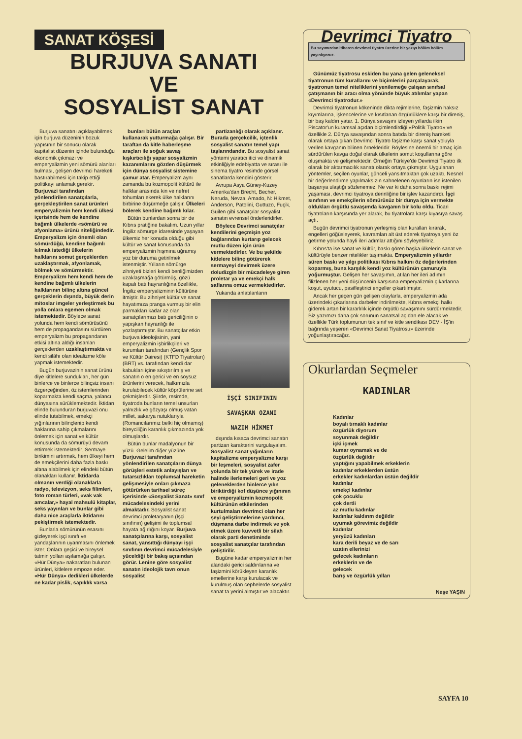SANAT KÖŞESİ
BURJUVA SANATI
VE
SOSYALİST SANAT
Burjuva sanatını açıklayabilmek için burjuva düzeninin bozuk yapısının bir sonucu olarak kapitalist düzenin içinde bulunduğu ekonomik çıkmazı ve emperyalizmin yeni sömürü alanları bulması, gelişen devrimci hareketi bastırabilmesi için takip ettiği politikayı anlamak gerekir. Burjuvazi tarafından yönlendirilen sanatçılarla, gerçekleştirilen sanat ürünleri emperyalizmin hem kendi ülkesi içerisinde hem de kendine bağımlı ülkelerde «sömürü ve afyonlama» ürünü niteliğindedir. Emperyalizm için önemli olan sömürdüğü, kendine bağımlı kılmak istediği ülkelerin halklarını somut gerçeklerden uzaklaştırmak, afyonlamak, bölmek ve sömürmektir. Emperyalizm hem kendi hem de kendine bağımlı ülkelerin halklarının bilinç altına güncel gerçeklerin dışında, büyük derin mitoslar imgeler yerleştirmek bu yolla onlara egemen olmak istemektedir. Böylece sanat yolunda hem kendi sömürüsünü hem de propagandasını sürdüren emperyalizm bu propagandanın etkisi altına aldığı insanları gerçeklerden uzaklaştırmakta ve kendi silâhı olan idealizme köle yapmak istemektedir.
Bugün burjuvazinin sanat ürünü diye kitlelere sundukları, her gün binlerce ve binlerce bilinçsiz insanı özgerçeğinden, öz istemlerinden koparmakta kendi saçma, yalancı dünyasına sürüklemektedir. İktidarı elinde bulunduran burjuvazi onu elinde tutabilmek, emekçi yığınlarının bilinçlenip kendi haklarına sahip çıkmalarını önlemek için sanat ve kültür konusunda da sömürüyü devam ettirmek istemektedir. Sermaye birikimini artırmak, hem ülkeyi hem de emekçilerini daha fazla baskı altına alabilmek için elindeki bütün olanakları kullanır. İktidarda olmanın verdiği olanaklarla radyo, televizyon, seks filimleri, foto roman türleri, «vak vak amcalar,» hayal mahsulü kitaplar, seks yayınları ve bunlar gibi daha nice araçlarla iktidarını pekiştirmek istemektedir.
Bunlarla sömürünün esasını gizleyerek işçi sınıfı ve yandaşlarının uyanmasını önlemek ister. Onlara geçici ve bireysel tatmin yolları aşılamağa çalışır. «Hür Dünya» nakaratları bulunan ürünleri, kitlelere empoze eder. «Hür Dünya» dedikleri ülkelerde ne kadar pislik, sapıklık varsa
bunları bütün araçları kullanarak yutturmağa çalışır. Bir taraftan da kitle haberleşme araçları ile soğuk savaş kışkırtıcılığı yapar sosyalizmin kazanımlarını gözden düşürmek için dünya sosyalist sistemine çamur atar. Emperyalizm aynı zamanda bu kozmopolit kültürü ile halklar arasında kin ve nefret tohumları ekerek ülke halklarını birbirine düşürmeğe çalışır. Ülkeleri bölerek kendine bağımlı kılar.
Bütün bunlardan sonra bir de Kıbrıs pratiğine bakalım. Uzun yıllar İngiliz sömürge idaresinde yaşayan ülkemiz her konuda olduğu gibi kültür ve sanat konusunda da emperyalizmin hışmına uğramış yoz bir duruma getirilmek istenmiştir. Yılların sömürge zihniyeti bizleri kendi benliğimizden uzaklaşmağa götürmüş, gözü kapalı batı hayranlığına özellikle, İngiliz emperyalizminin kültürüne itmiştir. Bu zihniyet kültür ve sanat hayatımıza pranga vurmuş bir elin parmakları kadar az olan sanatçılarımızı batı gericiliğinin o yapışkan hayranlığı ile yozlaştırmıştır. Bu sanatçılar etkin burjuva ideolojisinin, yani emperyalizmin işbirlikçileri ve kurumları tarafından (Gençlik Spor ve Kültür Dairesi) (KTFD Tiyatroları) (BRT) vs. tarafından kendi dar kabukları içine sıkıştırılmış ve sanatın o en gerici ve en soysuz ürünlerini verecek, halkımızla kurulabilecek kültür köprülerine set çekmişlerdir. Şiirde, resimde, tiyatroda bunların temel unsurları yalnızlık ve gözyaşı olmuş vatan millet, sakarya nutuklarıyla (Romancılarımız belki hiç olmamış) bireyciliğin karanlık çıkmazında yok olmuşlardır.
Bütün bunlar madalyonun bir yüzü. Gelelim diğer yüzüne Burjuvazi tarafından yönlendirilen sanatçıların dünya görüşleri estetik anlayışları ve tutarsızlıkları toplumsal hareketin gelişmesiyle onları çıkmaza götürürken tarihsel süreç içerisinde «Sosyalist Sanat» sınıf mücadelesindeki yerini almaktadır. Sosyalist sanat devrimci proletaryanın (İşçi sınıfının) gelişimi ile toplumsal hayata ağırlığını koyar. Burjuva sanatçılarına karşı, sosyalist sanat, yansıttığı dünyayı işçi sınıfının devrimci mücadelesiyle yüceldiği bir bakış açısından görür. Lenine göre sosyalist sanatın ideolojik tavrı onun sosyalist
partizanlığı olarak açıklanır. Burada gerçekcilik, içtenlik sosyalist sanatın temel yapı taşlarındandır. Bu sosyalist sanat yöntemi yaratıcı itici ve dinamik etkinliğiyle edebiyatta ve sırası ile sinema tiyatro resimde görsel sanatlarda kendini gösterir.
Avrupa Asya Güney-Kuzey Amerika'dan Brecht, Becher, Neruda, Nevza, Amado, N: Hikmet, Anderson, Patolini, Guttuzo, Fuçik, Guilen gibi sanatçılar sosyalist sanatın evrensel önderleridirler.
Böylece Devrimci sanatçılar kendilerini geçmişin yoz bağlarından kurtarıp gelecek mutlu düzen için ürün vermektedirler. Ve bu şekilde kitlelere bilinç götürerek sermayeyi devirmek üzere doludizgin bir mücadeleye giren proletar ya ve emekçi halk saflarına omuz vermektedirler.
Yukarıda anlatılanların
İŞÇİ SINIFININ
SAVAŞKAN OZANI
NAZIM HİKMET
dışında kısaca devrimci sanatın partizan karakterini vurgulayalım. Sosyalist sanat yığınların kapitalizme emperyalizme karşı bir leşmeleri, sosyalist zafer yolunda bir tek yürek ve irade halinde ilerlemeleri geri ve yoz geleneklerden binlerce yılın biriktirdiği kof düşünce yığınının ve emperyalizmin kozmopolit kültürünün etkilerinden kurtulmaları devrimci olan her şeyi geliştirmelerine yardımcı, düşmana darbe indirmek ve yok etmek üzere kuvvetli bir silah olarak parti denetiminde sosyalist sanatçılar tarafından geliştirilir.
Bugüne kadar emperyalizmin her alandaki gerici saldırılarına ve faşizmini körükleyen karanlık emellerine karşı kurulacak ve kurulmuş olan cephelerde sosyalist sanat ta yerini almıştır ve alacaktır.
Devrimci Tiyatro
Bu sayımızdan itibaren devrimci tiyatro üzerine bir yazıyı bölüm bölüm yayınlıyoruz.
Günümüz tiyatrosu eskiden bu yana gelen geleneksel tiyatronun tüm kurallarını ve biçimlerini parçalayarak, tiyatronun temel niteliklerini yenilemeğe çalışan sınıfsal çatışmanın bir aracı olma yönünde büyük atılımlar yapan «Devrimci tiyatrodur.»
Devrimci tiyatronun kökeninde dikta rejimlerine, faşizmin haksız kıyımlarına, işkencelerine ve kısıtlanan özgürlüklere karşı bir direniş, bir baş kaldırı yatar. 1. Dünya savaşını izleyen yıllarda ilkin Piscator'un kuramsal açıdan biçimlendirdiği «Politik Tiyatro» ve özellikle 2. Dünya savaşından sonra batıda bir direniş hareketi olarak ortaya çıkan Devrimci Tiyatro faşizme karşı sanat yoluyla verilen kavganın bilinen örnekleridir. Böylesine önemli bir amaç için sürdürülen kavga doğal olarak ülkelerin somut koşullarına göre oluşmakta ve gelişmektedir. Örneğin Türkiye'de Devrimci Tiyatro ilk olarak bir aktarmacılık sanatı olarak ortaya çıkmıştır. Uygulanan yöntemler, seçilen oyunlar, günceli yansıtmaktan çok uzaktı. Nesnel bir değerlendirme yapılmaksızın sahnelenen oyunların ise istenilen başarıya ulaştığı sözlenemez. Ne var ki daha sonra baskı rejimi yaşaması, devrimci tiyatroya derinliğine bir işlev kazandırdı. İşçi sınıfının ve emekçilerin sömürüsüz bir dünya için vermekte oldukları örgütlü savaşımda kavganın bir kolu oldu. Ticari tiyatroların karşısında yer alarak, bu tiyatrolara karşı kıyasıya savaş açtı.
Bugün devrimci tiyatronun yerleşmiş olan kuralları kırarak, engelleri göğüsleyerek, kavramları alt üst ederek tiyatroya yeni öz getirme yolunda hayli ileri adımlar attığını söyleyebiliriz.
Kıbrıs'ta ise sanat ve kültür, baskı gören başka ülkelerin sanat ve kültürüyle benzer nitelikler taşımakta. Emperyalizmin yıllardır süren baskı ve yılgı politikası Kıbrıs halkını öz değerlerinden koparmış, buna karşılık kendi yoz kültürünün çamuruyla yoğurmuştur. Gelişen her savaşımın, atılan her ileri adımın filizlenen her yeni düşüncenin karşısına emperyalizmin çıkarlarına koşut, uyutucu, pasifleştirici engeller çıkartılmıştır.
Ancak her geçen gün gelişen olaylarla, emperyalizmin ada üzerindeki çıkarlarına darbeler indirilmekte, Kıbrıs emekçi halkı giderek artan bir kararlılık içinde örgütlü savaşımını sürdürmektedir. Biz yazımızı daha çok sorunun sanatsal açıdan ele alacak ve özellikle Türk toplumunun tek sınıf ve kitle sendikası DEV - İŞ'in bağrında yeşeren «Devrimci Sanat Tiyatrosu» üzerinde yoğunlaştıracağız.
Okurlardan Seçmeler
KADINLAR
Kadınlar
boyalı tırnaklı kadınlar
özgürlük diyorum
soyunmak değildir
içki içmek
kumar oynamak ve de
özgürlük değildir
yaptığını yapabilmek erkeklerin
kadınlar erkeklerden üstün
erkekler kadınlardan üstün değildir
kadınlar
emekçi kadınlar
çok çocuklu
çok dertli
az mutlu kadınlar
kadınlar kaldırım değildir
uyumak görevimiz değildir
kadınlar
yeryüzü kadınları
kara derili beyaz ve de sarı
uzatın ellerinizi
gelecek kadınların
erkeklerin ve de
gelecek
barış ve özgürlük yılları
Neşe YAŞIN
SAYFA 10